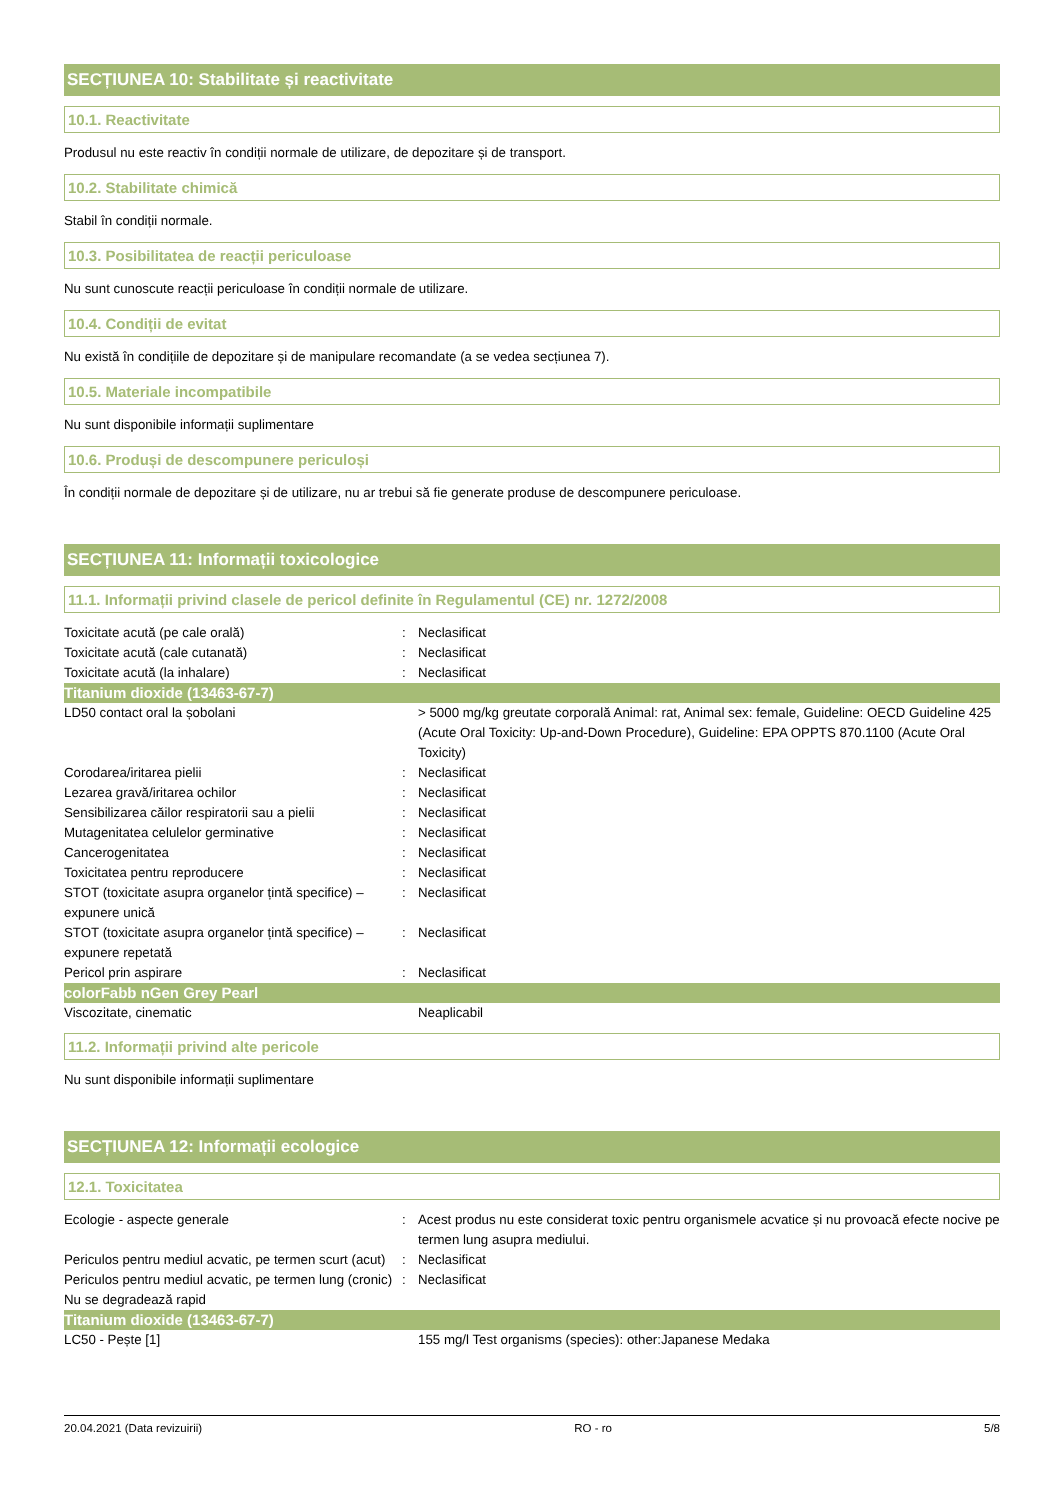SECȚIUNEA 10: Stabilitate și reactivitate
10.1. Reactivitate
Produsul nu este reactiv în condiții normale de utilizare, de depozitare și de transport.
10.2. Stabilitate chimică
Stabil în condiții normale.
10.3. Posibilitatea de reacții periculoase
Nu sunt cunoscute reacții periculoase în condiții normale de utilizare.
10.4. Condiții de evitat
Nu există în condițiile de depozitare și de manipulare recomandate (a se vedea secțiunea 7).
10.5. Materiale incompatibile
Nu sunt disponibile informații suplimentare
10.6. Produși de descompunere periculoși
În condiții normale de depozitare și de utilizare, nu ar trebui să fie generate produse de descompunere periculoase.
SECȚIUNEA 11: Informații toxicologice
11.1. Informații privind clasele de pericol definite în Regulamentul (CE) nr. 1272/2008
| Toxicitate acută (pe cale orală) | : | Neclasificat |
| Toxicitate acută (cale cutanată) | : | Neclasificat |
| Toxicitate acută (la inhalare) | : | Neclasificat |
| Titanium dioxide (13463-67-7) | | |
| LD50 contact oral la șobolani | | > 5000 mg/kg greutate corporală Animal: rat, Animal sex: female, Guideline: OECD Guideline 425 (Acute Oral Toxicity: Up-and-Down Procedure), Guideline: EPA OPPTS 870.1100 (Acute Oral Toxicity) |
| Corodarea/iritarea pielii | : | Neclasificat |
| Lezarea gravă/iritarea ochilor | : | Neclasificat |
| Sensibilizarea căilor respiratorii sau a pielii | : | Neclasificat |
| Mutagenitatea celulelor germinative | : | Neclasificat |
| Cancerogenitatea | : | Neclasificat |
| Toxicitatea pentru reproducere | : | Neclasificat |
| STOT (toxicitate asupra organelor țintă specifice) – expunere unică | : | Neclasificat |
| STOT (toxicitate asupra organelor țintă specifice) – expunere repetată | : | Neclasificat |
| Pericol prin aspirare | : | Neclasificat |
| colorFabb nGen Grey Pearl | | |
| Viscozitate, cinematic | | Neaplicabil |
11.2. Informații privind alte pericole
Nu sunt disponibile informații suplimentare
SECȚIUNEA 12: Informații ecologice
12.1. Toxicitatea
| Ecologie - aspecte generale | : | Acest produs nu este considerat toxic pentru organismele acvatice și nu provoacă efecte nocive pe termen lung asupra mediului. |
| Periculos pentru mediul acvatic, pe termen scurt (acut) | : | Neclasificat |
| Periculos pentru mediul acvatic, pe termen lung (cronic) | : | Neclasificat |
| Nu se degradează rapid | | |
| Titanium dioxide (13463-67-7) | | |
| LC50 - Pește [1] | | 155 mg/l Test organisms (species): other:Japanese Medaka |
20.04.2021 (Data revizuirii) RO - ro 5/8